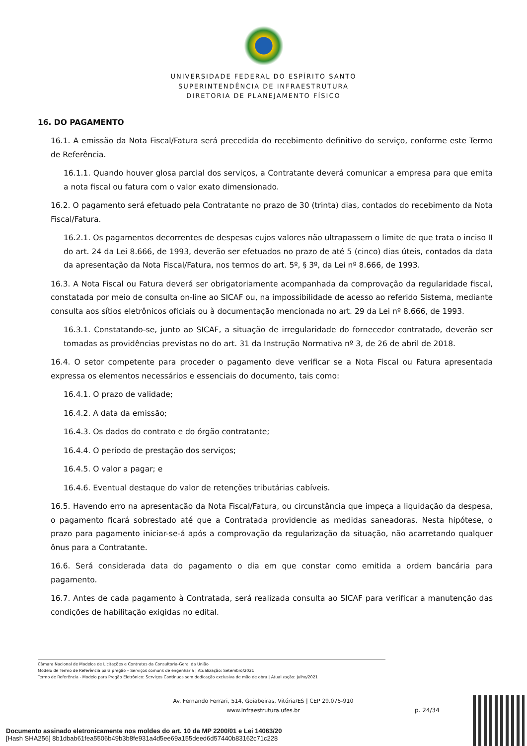UNIVERSIDADE FEDERAL DO ESPÍRITO SANTO
SUPERINTENDÊNCIA DE INFRAESTRUTURA
DIRETORIA DE PLANEJAMENTO FÍSICO
16. DO PAGAMENTO
16.1. A emissão da Nota Fiscal/Fatura será precedida do recebimento definitivo do serviço, conforme este Termo de Referência.
16.1.1. Quando houver glosa parcial dos serviços, a Contratante deverá comunicar a empresa para que emita a nota fiscal ou fatura com o valor exato dimensionado.
16.2. O pagamento será efetuado pela Contratante no prazo de 30 (trinta) dias, contados do recebimento da Nota Fiscal/Fatura.
16.2.1. Os pagamentos decorrentes de despesas cujos valores não ultrapassem o limite de que trata o inciso II do art. 24 da Lei 8.666, de 1993, deverão ser efetuados no prazo de até 5 (cinco) dias úteis, contados da data da apresentação da Nota Fiscal/Fatura, nos termos do art. 5º, § 3º, da Lei nº 8.666, de 1993.
16.3. A Nota Fiscal ou Fatura deverá ser obrigatoriamente acompanhada da comprovação da regularidade fiscal, constatada por meio de consulta on-line ao SICAF ou, na impossibilidade de acesso ao referido Sistema, mediante consulta aos sítios eletrônicos oficiais ou à documentação mencionada no art. 29 da Lei nº 8.666, de 1993.
16.3.1. Constatando-se, junto ao SICAF, a situação de irregularidade do fornecedor contratado, deverão ser tomadas as providências previstas no do art. 31 da Instrução Normativa nº 3, de 26 de abril de 2018.
16.4. O setor competente para proceder o pagamento deve verificar se a Nota Fiscal ou Fatura apresentada expressa os elementos necessários e essenciais do documento, tais como:
16.4.1. O prazo de validade;
16.4.2. A data da emissão;
16.4.3. Os dados do contrato e do órgão contratante;
16.4.4. O período de prestação dos serviços;
16.4.5. O valor a pagar; e
16.4.6. Eventual destaque do valor de retenções tributárias cabíveis.
16.5. Havendo erro na apresentação da Nota Fiscal/Fatura, ou circunstância que impeça a liquidação da despesa, o pagamento ficará sobrestado até que a Contratada providencie as medidas saneadoras. Nesta hipótese, o prazo para pagamento iniciar-se-á após a comprovação da regularização da situação, não acarretando qualquer ônus para a Contratante.
16.6. Será considerada data do pagamento o dia em que constar como emitida a ordem bancária para pagamento.
16.7. Antes de cada pagamento à Contratada, será realizada consulta ao SICAF para verificar a manutenção das condições de habilitação exigidas no edital.
Câmara Nacional de Modelos de Licitações e Contratos da Consultoria-Geral da União
Modelo de Termo de Referência para pregão – Serviços comuns de engenharia | Atualização: Setembro/2021
Termo de Referência - Modelo para Pregão Eletrônico: Serviços Contínuos sem dedicação exclusiva de mão de obra | Atualização: Julho/2021
Av. Fernando Ferrari, 514, Goiabeiras, Vitória/ES | CEP 29.075-910
www.infraestrutura.ufes.br
p. 24/34
Documento assinado eletronicamente nos moldes do art. 10 da MP 2200/01 e Lei 14063/20
[Hash SHA256] 8b1dbab61fea5506b49b3b8fe931a4d5ee69a155deed6d57440b83162c71c228